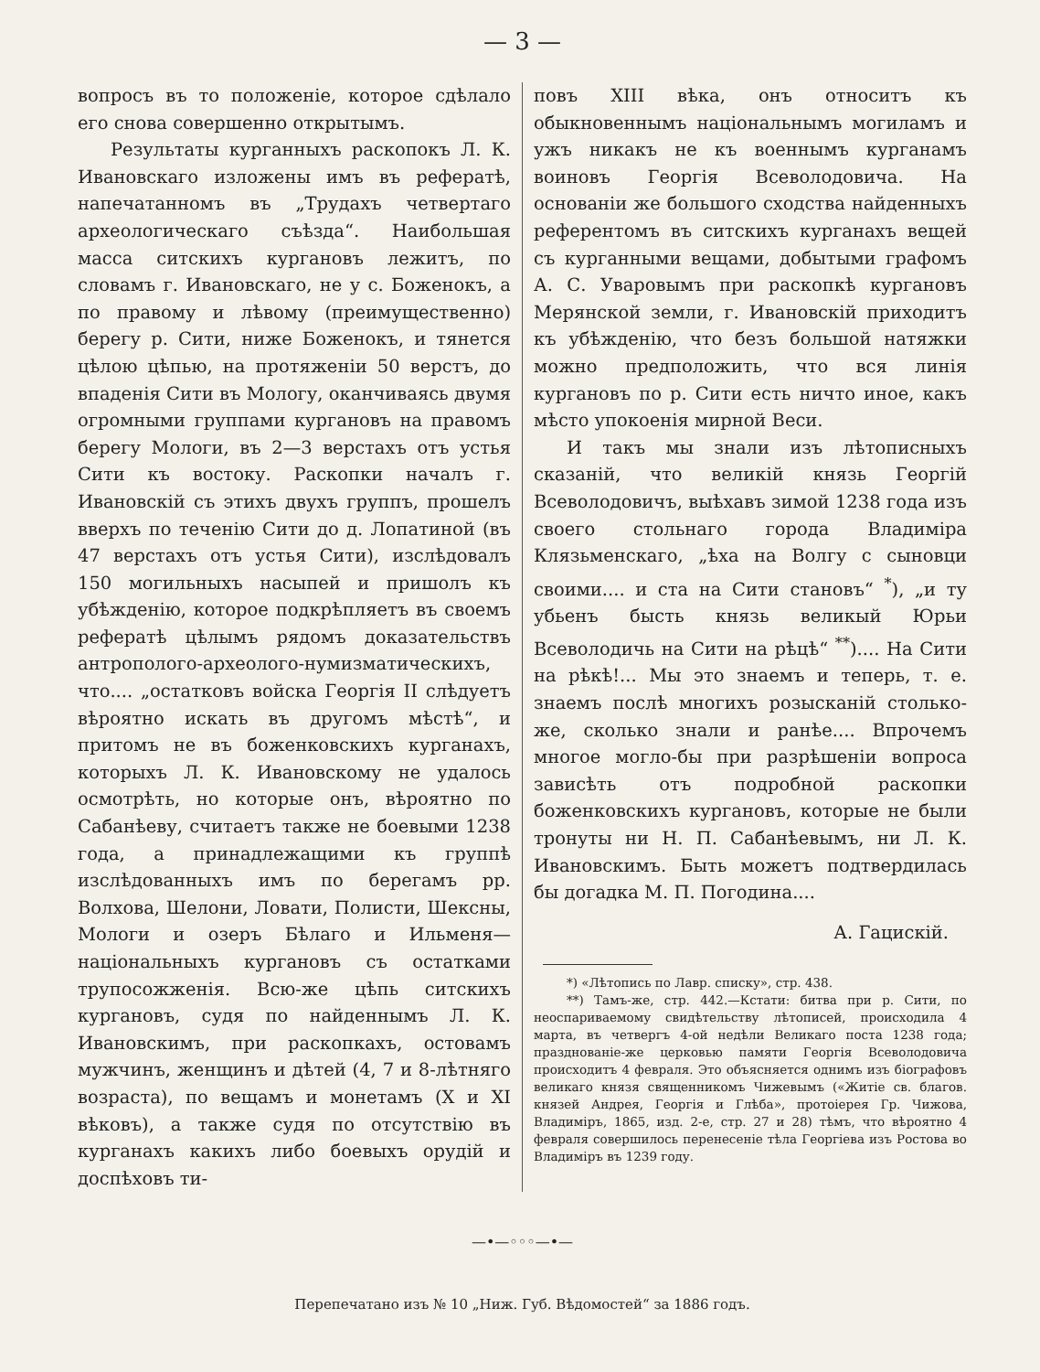— 3 —
вопросъ въ то положеніе, которое сдѣлало его снова совершенно открытымъ.
Результаты курганныхъ раскопокъ Л. К. Ивановскаго изложены имъ въ рефератѣ, напечатанномъ въ „Трудахъ четвертаго археологическаго съѣзда“. Наибольшая масса ситскихъ кургановъ лежитъ, по словамъ г. Ивановскаго, не у с. Боженокъ, а по правому и лѣвому (преимущественно) берегу р. Сити, ниже Боженокъ, и тянется цѣлою цѣпью, на протяженіи 50 верстъ, до впаденія Сити въ Мологу, оканчиваясь двумя огромными группами кургановъ на правомъ берегу Мологи, въ 2—3 верстахъ отъ устья Сити къ востоку. Раскопки началъ г. Ивановскій съ этихъ двухъ группъ, прошелъ вверхъ по теченію Сити до д. Лопатиной (въ 47 верстахъ отъ устья Сити), изслѣдовалъ 150 могильныхъ насыпей и пришолъ къ убѣжденію, которое подкрѣпляетъ въ своемъ рефератѣ цѣлымъ рядомъ доказательствъ антрополого-археолого-нумизматическихъ, что.... „остатковъ войска Георгія II слѣдуетъ вѣроятно искать въ другомъ мѣстѣ“, и притомъ не въ боженковскихъ курганахъ, которыхъ Л. К. Ивановскому не удалось осмотрѣть, но которые онъ, вѣроятно по Сабанѣеву, считаетъ также не боевыми 1238 года, а принадлежащими къ группѣ изслѣдованныхъ имъ по берегамъ рр. Волхова, Шелони, Ловати, Полисти, Шексны, Мологи и озеръ Бѣлаго и Ильменя—національныхъ кургановъ съ остатками трупосожженія. Всю-же цѣпь ситскихъ кургановъ, судя по найденнымъ Л. К. Ивановскимъ, при раскопкахъ, остовамъ мужчинъ, женщинъ и дѣтей (4, 7 и 8-лѣтняго возраста), по вещамъ и монетамъ (X и XI вѣковъ), а также судя по отсутствію въ курганахъ какихъ либо боевыхъ орудій и доспѣховъ ти-
повъ XIII вѣка, онъ относитъ къ обыкновеннымъ національнымъ могиламъ и ужъ никакъ не къ военнымъ курганамъ воиновъ Георгія Всеволодовича. На основаніи же большого сходства найденныхъ референтомъ въ ситскихъ курганахъ вещей съ курганными вещами, добытыми графомъ А. С. Уваровымъ при раскопкѣ кургановъ Мерянской земли, г. Ивановскій приходитъ къ убѣжденію, что безъ большой натяжки можно предположить, что вся линія кургановъ по р. Сити есть ничто иное, какъ мѣсто упокоенія мирной Веси.
И такъ мы знали изъ лѣтописныхъ сказаній, что великій князь Георгій Всеволодовичъ, выѣхавъ зимой 1238 года изъ своего стольнаго города Владиміра Клязьменскаго, „ѣха на Волгу с сыновци своими.... и ста на Сити становъ“ <sup>*</sup>), „и ту убьенъ бысть князь великый Юрьи Всеволодичь на Сити на рѣцѣ“ <sup>**</sup>).... На Сити на рѣкѣ!... Мы это знаемъ и теперь, т. е. знаемъ послѣ многихъ розысканій столько-же, сколько знали и ранѣе.... Впрочемъ многое могло-бы при разрѣшеніи вопроса зависѣть отъ подробной раскопки боженковскихъ кургановъ, которые не были тронуты ни Н. П. Сабанѣевымъ, ни Л. К. Ивановскимъ. Быть можетъ подтвердилась бы догадка М. П. Погодина....
А. Гацискій.
*) «Лѣтопись по Лавр. списку», стр. 438.
**) Тамъ-же, стр. 442.—Кстати: битва при р. Сити, по неоспариваемому свидѣтельству лѣтописей, происходила 4 марта, въ четвергъ 4-ой недѣли Великаго поста 1238 года; празднованіе-же церковью памяти Георгія Всеволодовича происходитъ 4 февраля. Это объясняется однимъ изъ біографовъ великаго князя священникомъ Чижевымъ («Житіе св. благов. князей Андрея, Георгія и Глѣба», протоіерея Гр. Чижова, Владиміръ, 1865, изд. 2-е, стр. 27 и 28) тѣмъ, что вѣроятно 4 февраля совершилось перенесеніе тѣла Георгіева изъ Ростова во Владиміръ въ 1239 году.
—•—◦◦◦—•—
Перепечатано изъ № 10 „Ниж. Губ. Вѣдомостей“ за 1886 годъ.